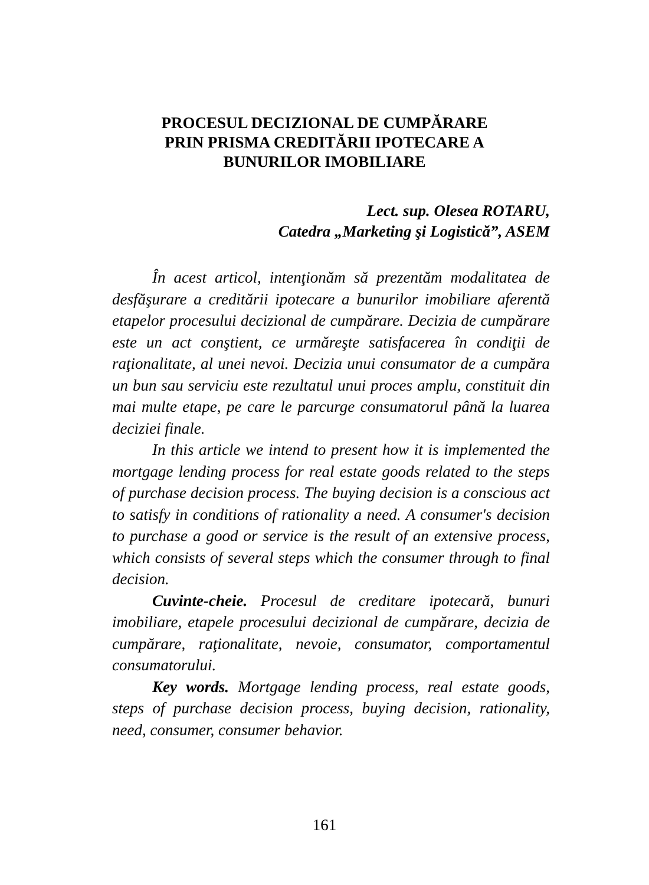PROCESUL DECIZIONAL DE CUMPĂRARE
PRIN PRISMA CREDITĂRII IPOTECARE A
BUNURILOR IMOBILIARE
Lect. sup. Olesea ROTARU,
Catedra „Marketing şi Logistică”, ASEM
În acest articol, intenţionăm să prezentăm modalitatea de desfăşurare a creditării ipotecare a bunurilor imobiliare aferentă etapelor procesului decizional de cumpărare. Decizia de cumpărare este un act conştient, ce urmăreşte satisfacerea în condiţii de raţionalitate, al unei nevoi. Decizia unui consumator de a cumpăra un bun sau serviciu este rezultatul unui proces amplu, constituit din mai multe etape, pe care le parcurge consumatorul până la luarea deciziei finale.
In this article we intend to present how it is implemented the mortgage lending process for real estate goods related to the steps of purchase decision process. The buying decision is a conscious act to satisfy in conditions of rationality a need. A consumer's decision to purchase a good or service is the result of an extensive process, which consists of several steps which the consumer through to final decision.
Cuvinte-cheie. Procesul de creditare ipotecară, bunuri imobiliare, etapele procesului decizional de cumpărare, decizia de cumpărare, raţionalitate, nevoie, consumator, comportamentul consumatorului.
Key words. Mortgage lending process, real estate goods, steps of purchase decision process, buying decision, rationality, need, consumer, consumer behavior.
161